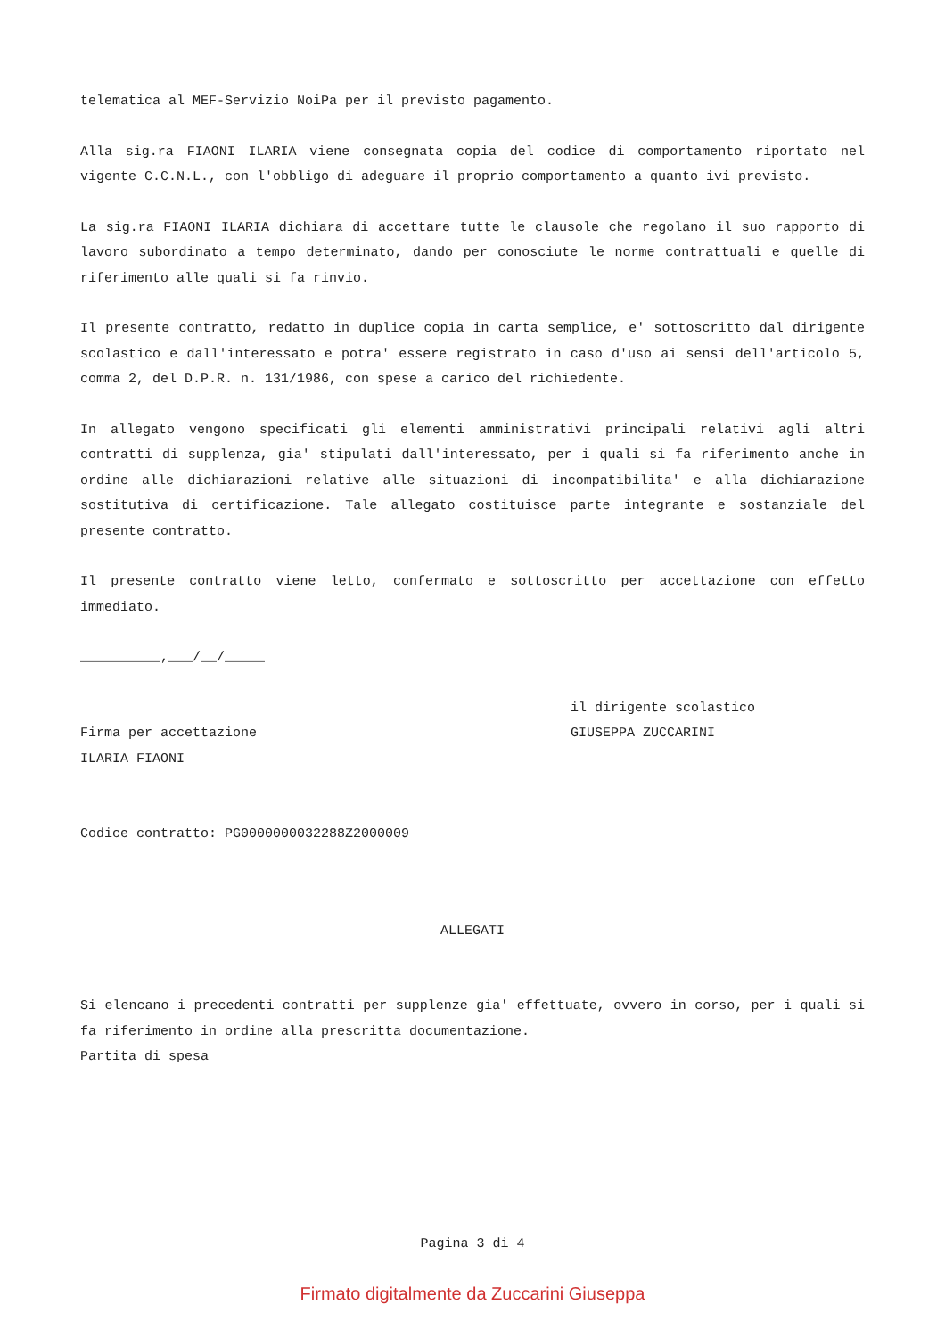telematica al MEF-Servizio NoiPa per il previsto pagamento.
Alla sig.ra FIAONI ILARIA viene consegnata copia del codice di comportamento riportato nel vigente C.C.N.L., con l'obbligo di adeguare il proprio comportamento a quanto ivi previsto.
La sig.ra FIAONI ILARIA dichiara di accettare tutte le clausole che regolano il suo rapporto di lavoro subordinato a tempo determinato, dando per conosciute le norme contrattuali e quelle di riferimento alle quali si fa rinvio.
Il presente contratto, redatto in duplice copia in carta semplice, e' sottoscritto dal dirigente scolastico e dall'interessato e potra' essere registrato in caso d'uso ai sensi dell'articolo 5, comma 2, del D.P.R. n. 131/1986, con spese a carico del richiedente.
In allegato vengono specificati gli elementi amministrativi principali relativi agli altri contratti di supplenza, gia' stipulati dall'interessato, per i quali si fa riferimento anche in ordine alle dichiarazioni relative alle situazioni di incompatibilita' e alla dichiarazione sostitutiva di certificazione. Tale allegato costituisce parte integrante e sostanziale del presente contratto.
Il presente contratto viene letto, confermato e sottoscritto per accettazione con effetto immediato.
__________,___/__/_____
Firma per accettazione
ILARIA FIAONI
il dirigente scolastico
GIUSEPPA ZUCCARINI
Codice contratto: PG0000000032288Z2000009
ALLEGATI
Si elencano i precedenti contratti per supplenze gia' effettuate, ovvero in corso, per i quali si fa riferimento in ordine alla prescritta documentazione.
Partita di spesa
Pagina 3 di 4
Firmato digitalmente da Zuccarini Giuseppa